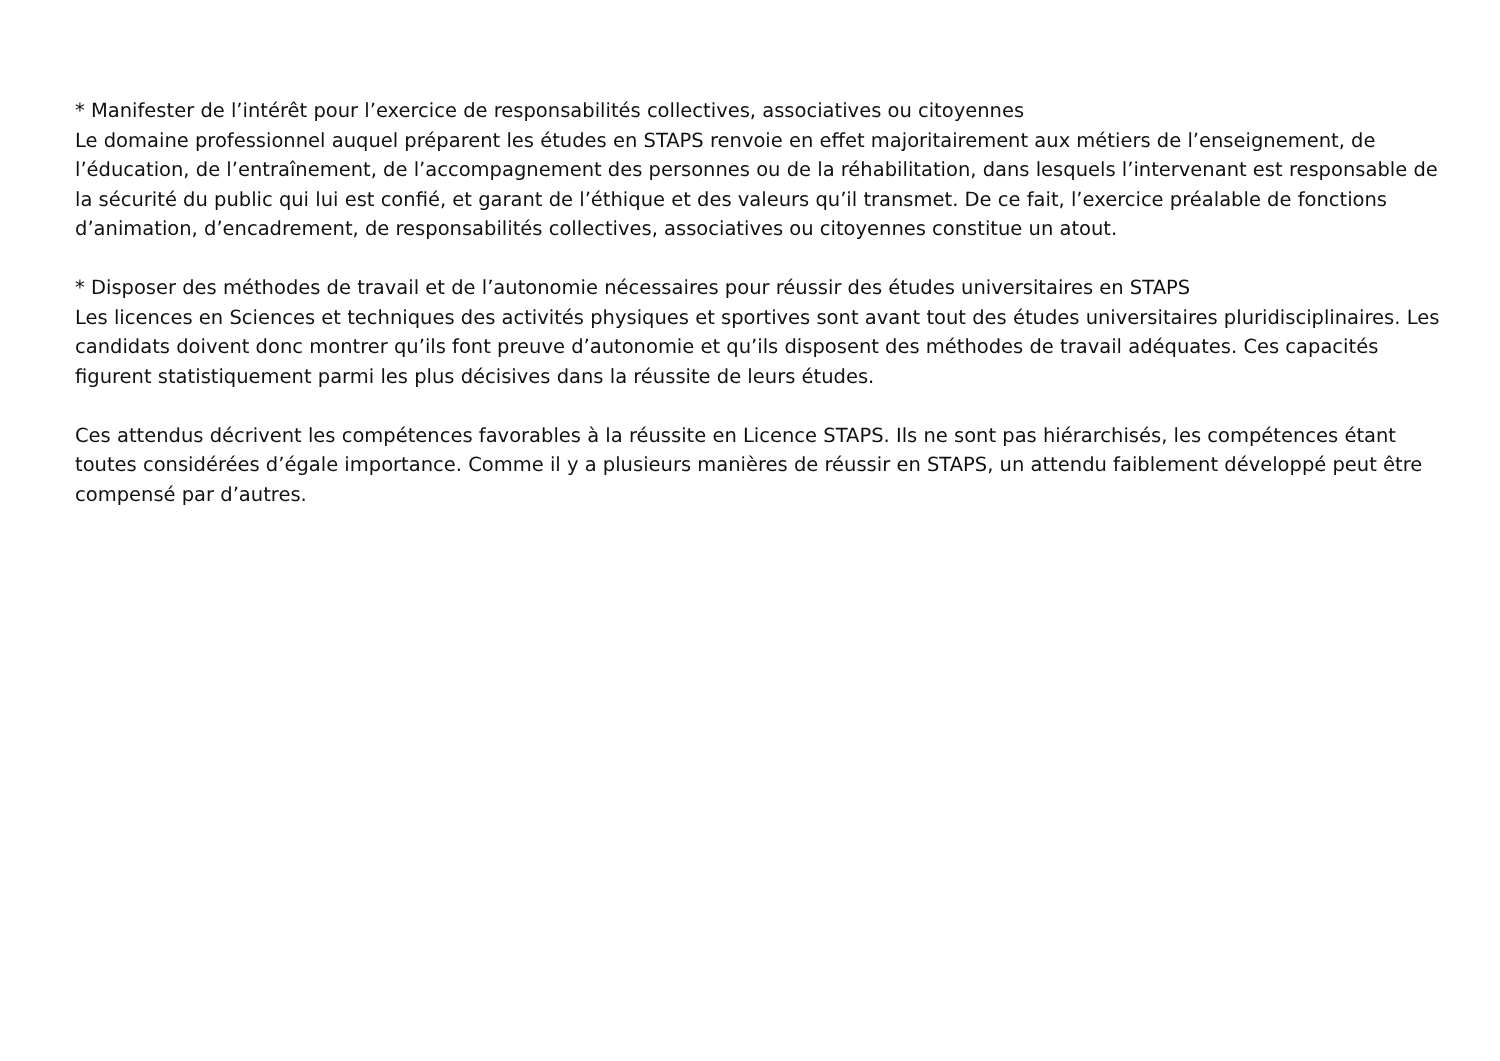* Manifester de l’intérêt pour l’exercice de responsabilités collectives, associatives ou citoyennes
Le domaine professionnel auquel préparent les études en STAPS renvoie en effet majoritairement aux métiers de l’enseignement, de l’éducation, de l’entraînement, de l’accompagnement des personnes ou de la réhabilitation, dans lesquels l’intervenant est responsable de la sécurité du public qui lui est confié, et garant de l’éthique et des valeurs qu’il transmet. De ce fait, l’exercice préalable de fonctions d’animation, d’encadrement, de responsabilités collectives, associatives ou citoyennes constitue un atout.
* Disposer des méthodes de travail et de l’autonomie nécessaires pour réussir des études universitaires en STAPS
Les licences en Sciences et techniques des activités physiques et sportives sont avant tout des études universitaires pluridisciplinaires. Les candidats doivent donc montrer qu’ils font preuve d’autonomie et qu’ils disposent des méthodes de travail adéquates. Ces capacités figurent statistiquement parmi les plus décisives dans la réussite de leurs études.
Ces attendus décrivent les compétences favorables à la réussite en Licence STAPS. Ils ne sont pas hiérarchisés, les compétences étant toutes considérées d’égale importance. Comme il y a plusieurs manières de réussir en STAPS, un attendu faiblement développé peut être compensé par d’autres.